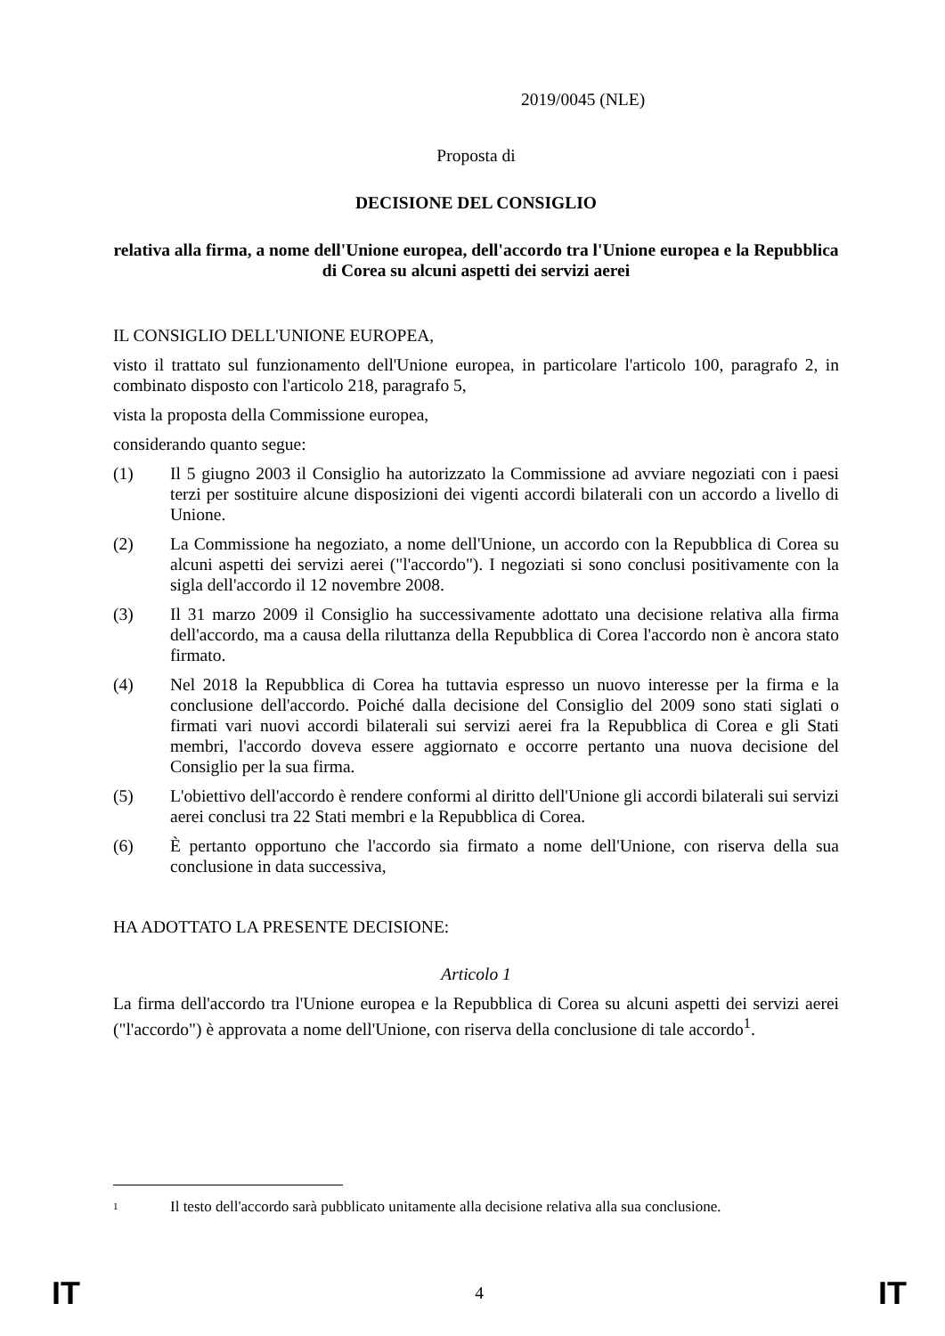2019/0045 (NLE)
Proposta di
DECISIONE DEL CONSIGLIO
relativa alla firma, a nome dell'Unione europea, dell'accordo tra l'Unione europea e la Repubblica di Corea su alcuni aspetti dei servizi aerei
IL CONSIGLIO DELL'UNIONE EUROPEA,
visto il trattato sul funzionamento dell'Unione europea, in particolare l'articolo 100, paragrafo 2, in combinato disposto con l'articolo 218, paragrafo 5,
vista la proposta della Commissione europea,
considerando quanto segue:
(1) Il 5 giugno 2003 il Consiglio ha autorizzato la Commissione ad avviare negoziati con i paesi terzi per sostituire alcune disposizioni dei vigenti accordi bilaterali con un accordo a livello di Unione.
(2) La Commissione ha negoziato, a nome dell'Unione, un accordo con la Repubblica di Corea su alcuni aspetti dei servizi aerei ("l'accordo"). I negoziati si sono conclusi positivamente con la sigla dell'accordo il 12 novembre 2008.
(3) Il 31 marzo 2009 il Consiglio ha successivamente adottato una decisione relativa alla firma dell'accordo, ma a causa della riluttanza della Repubblica di Corea l'accordo non è ancora stato firmato.
(4) Nel 2018 la Repubblica di Corea ha tuttavia espresso un nuovo interesse per la firma e la conclusione dell'accordo. Poiché dalla decisione del Consiglio del 2009 sono stati siglati o firmati vari nuovi accordi bilaterali sui servizi aerei fra la Repubblica di Corea e gli Stati membri, l'accordo doveva essere aggiornato e occorre pertanto una nuova decisione del Consiglio per la sua firma.
(5) L'obiettivo dell'accordo è rendere conformi al diritto dell'Unione gli accordi bilaterali sui servizi aerei conclusi tra 22 Stati membri e la Repubblica di Corea.
(6) È pertanto opportuno che l'accordo sia firmato a nome dell'Unione, con riserva della sua conclusione in data successiva,
HA ADOTTATO LA PRESENTE DECISIONE:
Articolo 1
La firma dell'accordo tra l'Unione europea e la Repubblica di Corea su alcuni aspetti dei servizi aerei ("l'accordo") è approvata a nome dell'Unione, con riserva della conclusione di tale accordo<sup>1</sup>.
1 Il testo dell'accordo sarà pubblicato unitamente alla decisione relativa alla sua conclusione.
IT 4 IT